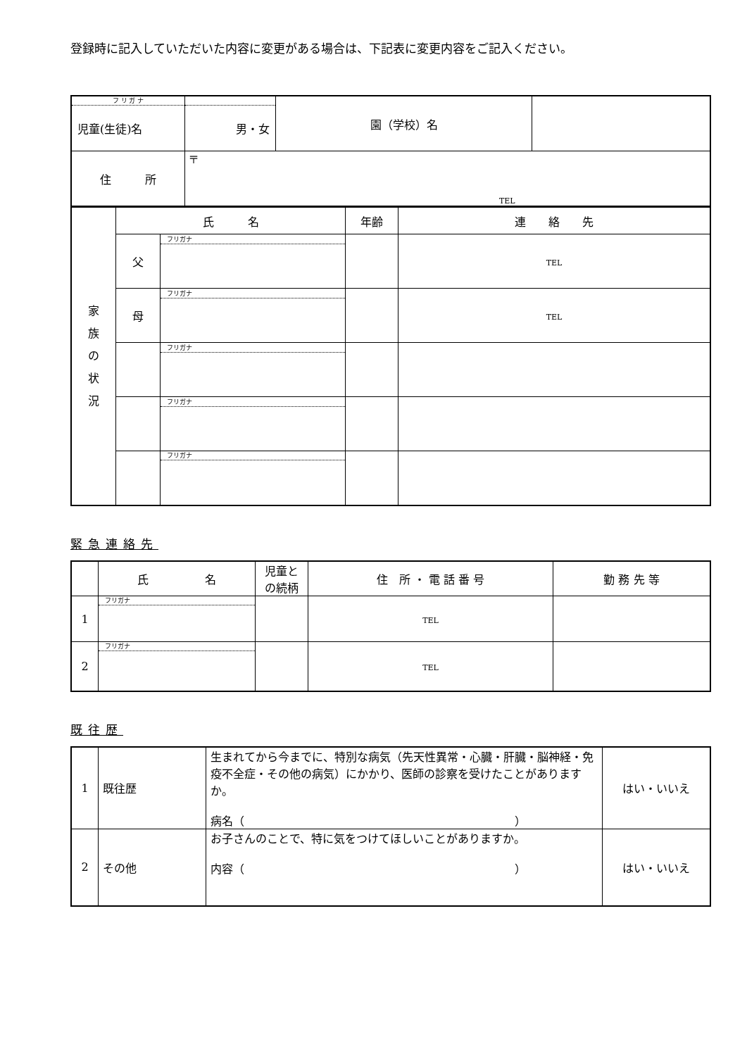登録時に記入していただいた内容に変更がある場合は、下記表に変更内容をご記入ください。
| フ リ ガ ナ 児童(生徒)名 | 男・女 | 園（学校）名 | |
| 住 所 | 〒 TEL | | |
| 家 族 の 状 況 | 氏 名 | | 年齢 | 連 絡 先 |
| | 父 | フリガナ | | TEL |
| | 母 | フリガナ | | TEL |
| | | フリガナ | | |
| | | フリガナ | | |
| | | フリガナ | | |
緊急連絡先
| | 氏 名 | 児童と の続柄 | 住 所 ・ 電 話 番 号 | 勤 務 先 等 |
| 1 | フリガナ | | TEL | |
| 2 | フリガナ | | TEL | |
既往歴
| 1 | 既往歴 | 生まれてから今までに、特別な病気（先天性異常・心臓・肝臓・脳神経・免疫不全症・その他の病気）にかかり、医師の診察を受けたことがありますか。 病名（ ） | はい・いいえ |
| 2 | その他 | お子さんのことで、特に気をつけてほしいことがありますか。 内容（ ） | はい・いいえ |